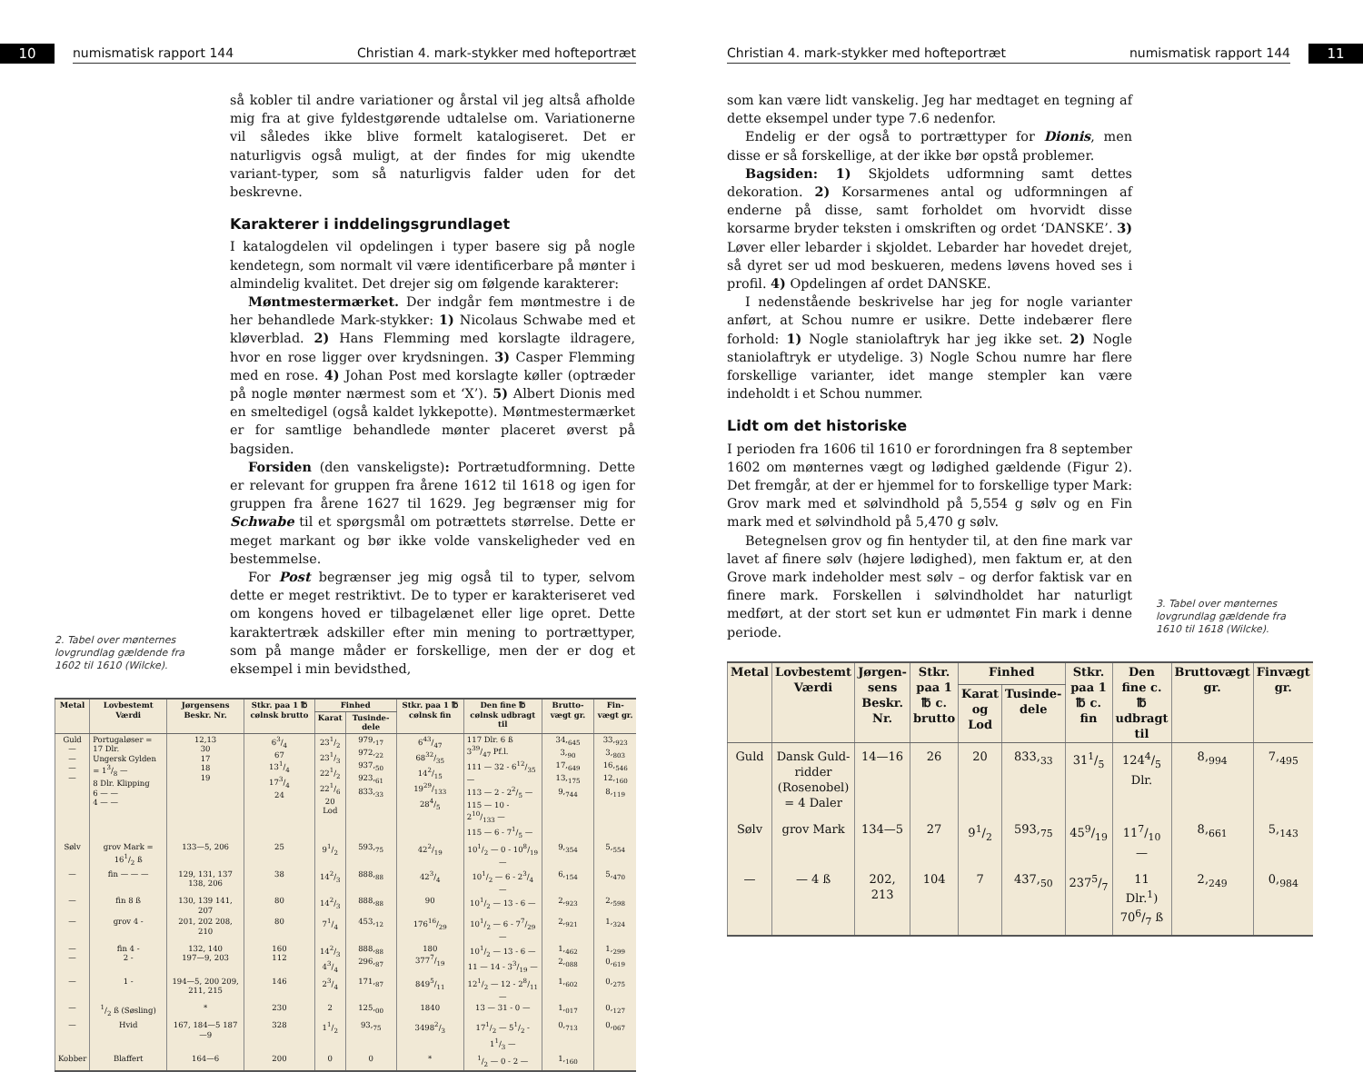10
numismatisk rapport 144 Christian 4. mark-stykker med hofteportræt
2. Tabel over mønternes lovgrundlag gældende fra 1602 til 1610 (Wilcke).
så kobler til andre variationer og årstal vil jeg altså afholde mig fra at give fyldestgørende udtalelse om. Variationerne vil således ikke blive formelt katalogiseret. Det er naturligvis også muligt, at der findes for mig ukendte variant-typer, som så naturligvis falder uden for det beskrevne.
Karakterer i inddelingsgrundlaget
I katalogdelen vil opdelingen i typer basere sig på nogle kendetegn, som normalt vil være identificerbare på mønter i almindelig kvalitet. Det drejer sig om følgende karakterer:
Møntmestermærket. Der indgår fem møntmestre i de her behandlede Mark-stykker: 1) Nicolaus Schwabe med et kløverblad. 2) Hans Flemming med korslagte ildragere, hvor en rose ligger over krydsningen. 3) Casper Flemming med en rose. 4) Johan Post med korslagte køller (optræder på nogle mønter nærmest som et ‘X’). 5) Albert Dionis med en smeltedigel (også kaldet lykkepotte). Møntmestermærket er for samtlige behandlede mønter placeret øverst på bagsiden.
Forsiden (den vanskeligste): Portrætudformning. Dette er relevant for gruppen fra årene 1612 til 1618 og igen for gruppen fra årene 1627 til 1629. Jeg begrænser mig for Schwabe til et spørgsmål om potrættets størrelse. Dette er meget markant og bør ikke volde vanskeligheder ved en bestemmelse.
For Post begrænser jeg mig også til to typer, selvom dette er meget restriktivt. De to typer er karakteriseret ved om kongens hoved er tilbagelænet eller lige opret. Dette karaktertræk adskiller efter min mening to portrættyper, som på mange måder er forskellige, men der er dog et eksempel i min bevidsthed,
| Metal | Lovbestemt Værdi | Jørgensens Beskr. Nr. | Stkr. paa 1 ℔ cølnsk brutto | Finhed | | Stkr. paa 1 ℔ cølnsk fin | Den fine ℔ cølnsk udbragt til | Brutto-vægt gr. | Fin-vægt gr. |
| --- | --- | --- | --- | --- | --- | --- | --- | --- | --- |
| | | | | Karat | Tusinde-dele | | | | |
| Guld — — — — | Portugaløser = 17 Dlr. Ungersk Gylden = 13/8 — 8 Dlr. Klipping 6 — — 4 — — | 12,13 30 17 18 19 | 63/4 67 131/4 173/4 24 | 231/2 231/3 221/2 221/6 20 Lod | 979,<sub>17</sub> 972,<sub>22</sub> 937,<sub>50</sub> 923,<sub>61</sub> 833,<sub>33</sub> | 643/47 6832/35 142/15 1929/133 284/5 | 117 Dlr. 6 ß 339/47 Pf.l. 111 — 32 - 612/35 — 113 — 2 - 22/5 — 115 — 10 - 210/133 — 115 — 6 - 71/5 — | 34,<sub>645</sub> 3,<sub>90</sub> 17,<sub>649</sub> 13,<sub>175</sub> 9,<sub>744</sub> | 33,<sub>923</sub> 3,<sub>803</sub> 16,<sub>546</sub> 12,<sub>160</sub> 8,<sub>119</sub> |
| Sølv | grov Mark = 161/2 ß | 133—5, 206 | 25 | 91/2 | 593,<sub>75</sub> | 422/19 | 101/2 — 0 - 108/19 — | 9,<sub>354</sub> | 5,<sub>554</sub> |
| — | fin — — — | 129, 131, 137 138, 206 | 38 | 142/3 | 888,<sub>88</sub> | 423/4 | 101/2 — 6 - 23/4 — | 6,<sub>154</sub> | 5,<sub>470</sub> |
| — | fin 8 ß | 130, 139 141, 207 | 80 | 142/3 | 888,<sub>88</sub> | 90 | 101/2 — 13 - 6 — | 2,<sub>923</sub> | 2,<sub>598</sub> |
| — | grov 4 - | 201, 202 208, 210 | 80 | 71/4 | 453,<sub>12</sub> | 17616/29 | 101/2 — 6 - 77/29 — | 2,<sub>921</sub> | 1,<sub>324</sub> |
| — — | fin 4 - 2 - | 132, 140 197—9, 203 | 160 112 | 142/3 43/4 | 888,<sub>88</sub> 296,<sub>87</sub> | 180 3777/19 | 101/2 — 13 - 6 — 11 — 14 - 33/19 — | 1,<sub>462</sub> 2,<sub>088</sub> | 1,<sub>299</sub> 0,<sub>619</sub> |
| — | 1 - | 194—5, 200 209, 211, 215 | 146 | 23/4 | 171,<sub>87</sub> | 8495/11 | 121/2 — 12 - 28/11 — | 1,<sub>602</sub> | 0,<sub>275</sub> |
| — | 1/2 ß (Søsling) | * | 230 | 2 | 125,<sub>00</sub> | 1840 | 13 — 31 - 0 — | 1,<sub>017</sub> | 0,<sub>127</sub> |
| — | Hvid | 167, 184—5 187—9 | 328 | 11/2 | 93,<sub>75</sub> | 34982/3 | 171/2 — 51/2 - 11/3 — | 0,<sub>713</sub> | 0,<sub>067</sub> |
| Kobber | Blaffert | 164—6 | 200 | 0 | 0 | * | 1/2 — 0 - 2 — | 1,<sub>160</sub> | |
Christian 4. mark-stykker med hofteportræt numismatisk rapport 144
11
som kan være lidt vanskelig. Jeg har medtaget en tegning af dette eksempel under type 7.6 nedenfor.
Endelig er der også to portrættyper for Dionis, men disse er så forskellige, at der ikke bør opstå problemer.
Bagsiden: 1) Skjoldets udformning samt dettes dekoration. 2) Korsarmenes antal og udformningen af enderne på disse, samt forholdet om hvorvidt disse korsarme bryder teksten i omskriften og ordet ‘DANSKE’. 3) Løver eller lebarder i skjoldet. Lebarder har hovedet drejet, så dyret ser ud mod beskueren, medens løvens hoved ses i profil. 4) Opdelingen af ordet DANSKE.
I nedenstående beskrivelse har jeg for nogle varianter anført, at Schou numre er usikre. Dette indebærer flere forhold: 1) Nogle staniolaftryk har jeg ikke set. 2) Nogle staniolaftryk er utydelige. 3) Nogle Schou numre har flere forskellige varianter, idet mange stempler kan være indeholdt i et Schou nummer.
Lidt om det historiske
I perioden fra 1606 til 1610 er forordningen fra 8 september 1602 om mønternes vægt og lødighed gældende (Figur 2). Det fremgår, at der er hjemmel for to forskellige typer Mark: Grov mark med et sølvindhold på 5,554 g sølv og en Fin mark med et sølvindhold på 5,470 g sølv.
Betegnelsen grov og fin hentyder til, at den fine mark var lavet af finere sølv (højere lødighed), men faktum er, at den Grove mark indeholder mest sølv – og derfor faktisk var en finere mark. Forskellen i sølvindholdet har naturligt medført, at der stort set kun er udmøntet Fin mark i denne periode.
3. Tabel over mønternes lovgrundlag gældende fra 1610 til 1618 (Wilcke).
| Metal | Lovbestemt Værdi | Jørgen-sens Beskr. Nr. | Stkr. paa 1 ℔ c. brutto | Finhed | | Stkr. paa 1 ℔ c. fin | Den fine c. ℔ udbragt til | Bruttovægt gr. | Finvægt gr. |
| --- | --- | --- | --- | --- | --- | --- | --- | --- | --- |
| | | | | Karat og Lod | Tusinde-dele | | | | |
| Guld | Dansk Guld-ridder (Rosenobel) = 4 Daler | 14—16 | 26 | 20 | 833,<sub>33</sub> | 311/5 | 1244/5 Dlr. | 8,<sub>994</sub> | 7,<sub>495</sub> |
| Sølv | grov Mark | 134—5 | 27 | 91/2 | 593,<sub>75</sub> | 459/19 | 117/10 — | 8,<sub>661</sub> | 5,<sub>143</sub> |
| — | — 4 ß | 202, 213 | 104 | 7 | 437,<sub>50</sub> | 2375/7 | 11 Dlr.<sup>1</sup>) 706/7 ß | 2,<sub>249</sub> | 0,<sub>984</sub> |